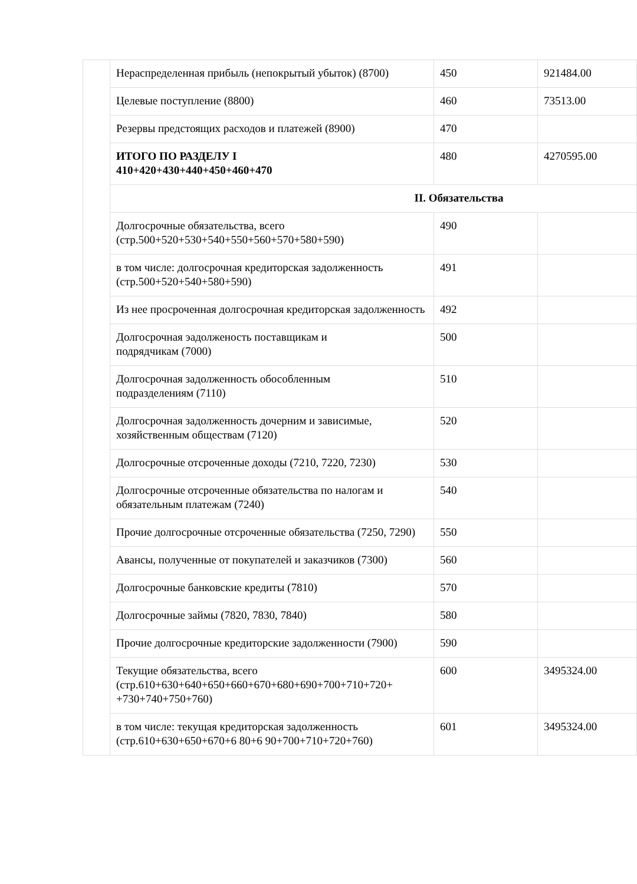| | Нераспределенная прибыль (непокрытый убыток) (8700) | 450 | 921484.00 |
| | Целевые поступление (8800) | 460 | 73513.00 |
| | Резервы предстоящих расходов и платежей (8900) | 470 | |
| | ИТОГО ПО РАЗДЕЛУ I 410+420+430+440+450+460+470 | 480 | 4270595.00 |
| | II. Обязательства | | |
| | Долгосрочные обязательства, всего (стр.500+520+530+540+550+560+570+580+590) | 490 | |
| | в том числе: долгосрочная кредиторская задолженность (стр.500+520+540+580+590) | 491 | |
| | Из нее просроченная долгосрочная кредиторская задолженность | 492 | |
| | Долгосрочная эадолженость поставщикам и подрядчикам (7000) | 500 | |
| | Долгосрочная задолженность обособленным подразделениям (7110) | 510 | |
| | Долгосрочная задолженность дочерним и зависимые, хозяйственным обществам (7120) | 520 | |
| | Долгосрочные отсроченные доходы (7210, 7220, 7230) | 530 | |
| | Долгосрочные отсроченные обязательства по налогам и обязательным платежам (7240) | 540 | |
| | Прочие долгосрочные отсроченные обязательства (7250, 7290) | 550 | |
| | Авансы, полученные от покупателей и заказчиков (7300) | 560 | |
| | Долгосрочные банковские кредиты (7810) | 570 | |
| | Долгосрочные займы (7820, 7830, 7840) | 580 | |
| | Прочие долгосрочные кредиторские задолженности (7900) | 590 | |
| | Текущие обязательства, всего (стр.610+630+640+650+660+670+680+690+700+710+720+ +730+740+750+760) | 600 | 3495324.00 |
| | в том числе: текущая кредиторская задолженность (стр.610+630+650+670+6 80+6 90+700+710+720+760) | 601 | 3495324.00 |